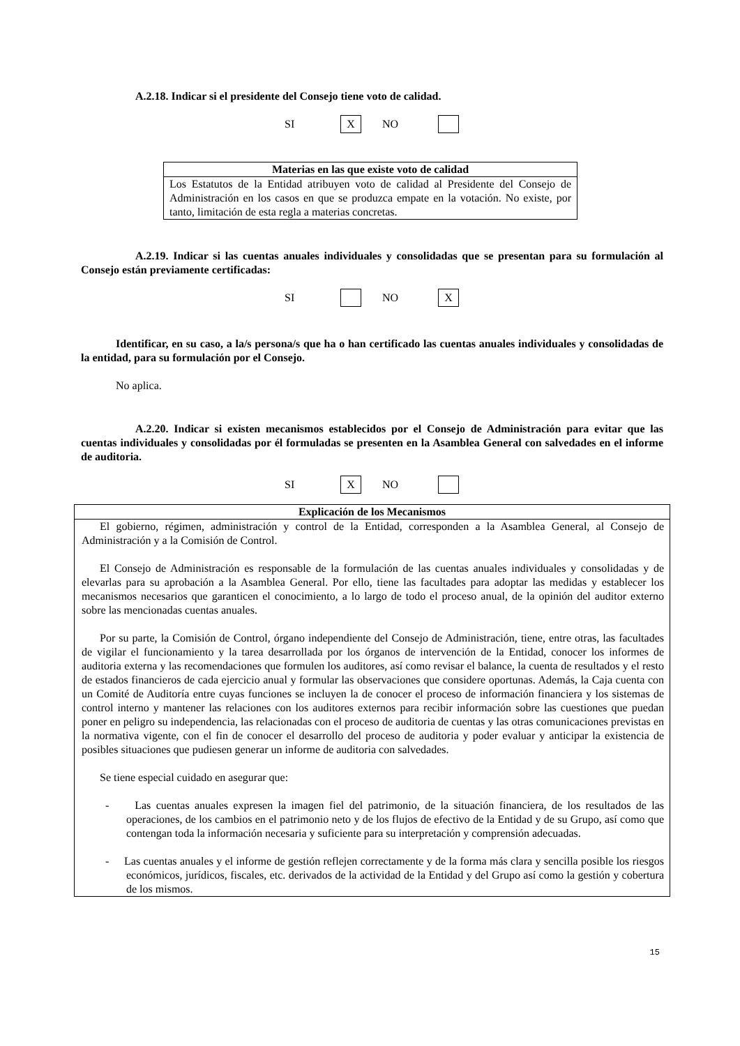A.2.18. Indicar si el presidente del Consejo tiene voto de calidad.
SI X NO
| Materias en las que existe voto de calidad |
| --- |
| Los Estatutos de la Entidad atribuyen voto de calidad al Presidente del Consejo de Administración en los casos en que se produzca empate en la votación. No existe, por tanto, limitación de esta regla a materias concretas. |
A.2.19. Indicar si las cuentas anuales individuales y consolidadas que se presentan para su formulación al Consejo están previamente certificadas:
SI NO X
Identificar, en su caso, a la/s persona/s que ha o han certificado las cuentas anuales individuales y consolidadas de la entidad, para su formulación por el Consejo.
No aplica.
A.2.20. Indicar si existen mecanismos establecidos por el Consejo de Administración para evitar que las cuentas individuales y consolidadas por él formuladas se presenten en la Asamblea General con salvedades en el informe de auditoria.
SI X NO
| Explicación de los Mecanismos |
| --- |
| El gobierno, régimen, administración y control de la Entidad, corresponden a la Asamblea General, al Consejo de Administración y a la Comisión de Control. El Consejo de Administración es responsable de la formulación de las cuentas anuales individuales y consolidadas y de elevarlas para su aprobación a la Asamblea General. Por ello, tiene las facultades para adoptar las medidas y establecer los mecanismos necesarios que garanticen el conocimiento, a lo largo de todo el proceso anual, de la opinión del auditor externo sobre las mencionadas cuentas anuales. Por su parte, la Comisión de Control, órgano independiente del Consejo de Administración, tiene, entre otras, las facultades de vigilar el funcionamiento y la tarea desarrollada por los órganos de intervención de la Entidad, conocer los informes de auditoria externa y las recomendaciones que formulen los auditores, así como revisar el balance, la cuenta de resultados y el resto de estados financieros de cada ejercicio anual y formular las observaciones que considere oportunas. Además, la Caja cuenta con un Comité de Auditoría entre cuyas funciones se incluyen la de conocer el proceso de información financiera y los sistemas de control interno y mantener las relaciones con los auditores externos para recibir información sobre las cuestiones que puedan poner en peligro su independencia, las relacionadas con el proceso de auditoria de cuentas y las otras comunicaciones previstas en la normativa vigente, con el fin de conocer el desarrollo del proceso de auditoria y poder evaluar y anticipar la existencia de posibles situaciones que pudiesen generar un informe de auditoria con salvedades. Se tiene especial cuidado en asegurar que: - Las cuentas anuales expresen la imagen fiel del patrimonio, de la situación financiera, de los resultados de las operaciones, de los cambios en el patrimonio neto y de los flujos de efectivo de la Entidad y de su Grupo, así como que contengan toda la información necesaria y suficiente para su interpretación y comprensión adecuadas. - Las cuentas anuales y el informe de gestión reflejen correctamente y de la forma más clara y sencilla posible los riesgos económicos, jurídicos, fiscales, etc. derivados de la actividad de la Entidad y del Grupo así como la gestión y cobertura de los mismos. |
15